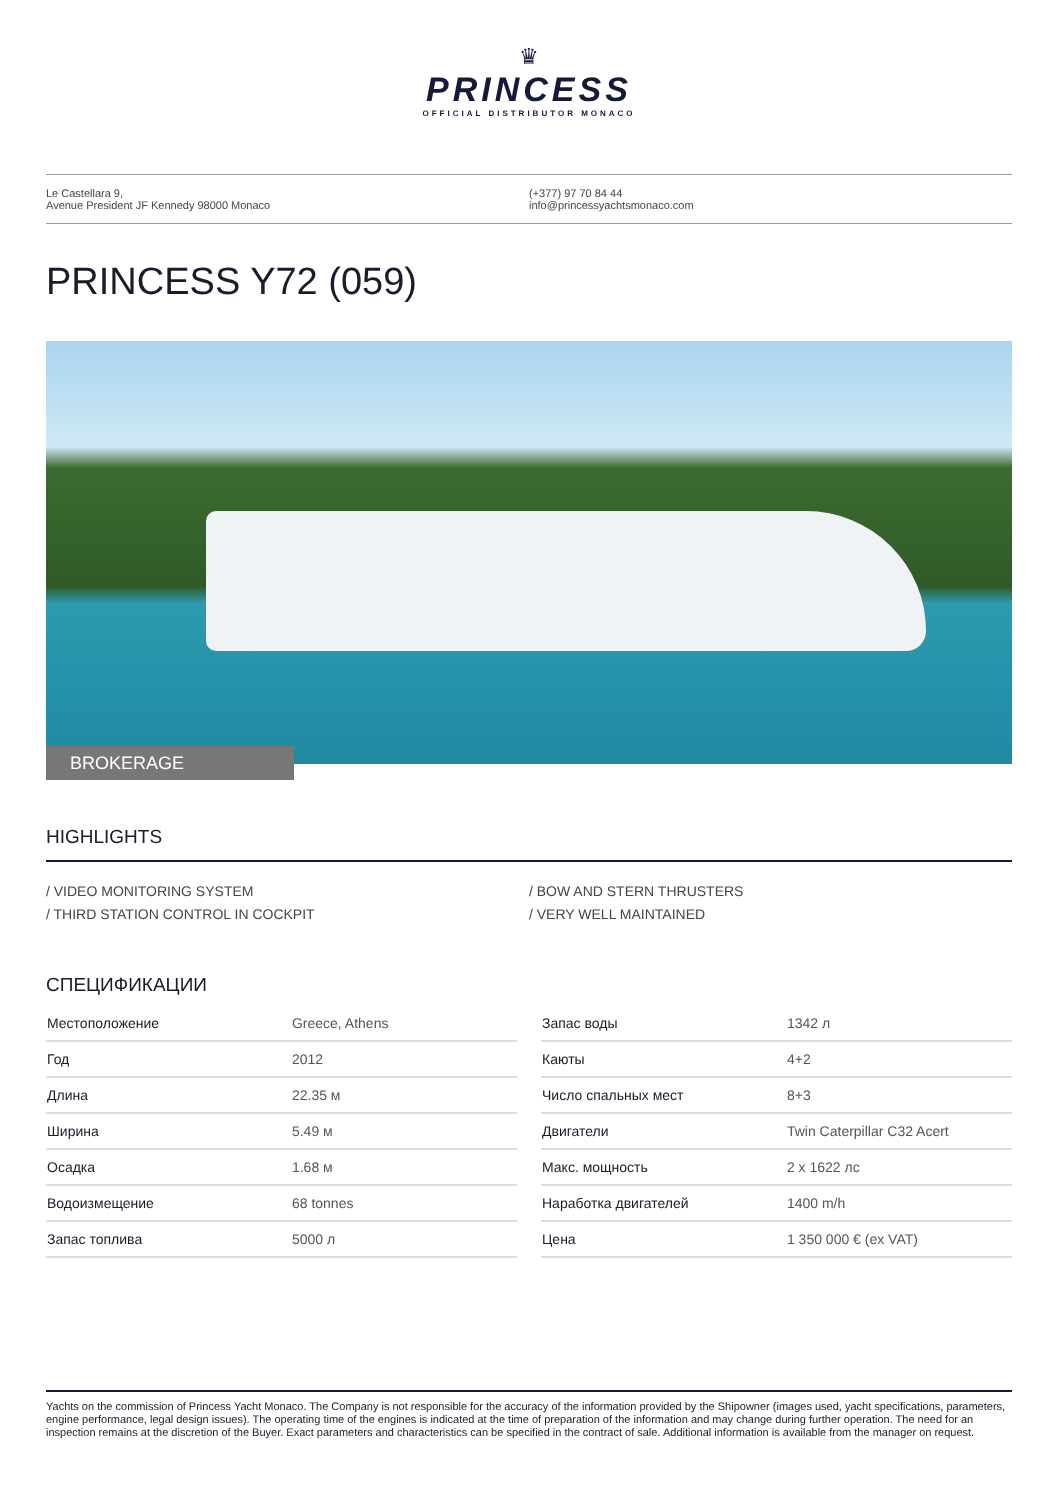♛
PRINCESS
OFFICIAL DISTRIBUTOR MONACO
Le Castellara 9,
Avenue President JF Kennedy 98000 Monaco
(+377) 97 70 84 44
info@princessyachtsmonaco.com
PRINCESS Y72 (059)
BROKERAGE
HIGHLIGHTS
/ VIDEO MONITORING SYSTEM
/ THIRD STATION CONTROL IN COCKPIT
/ BOW AND STERN THRUSTERS
/ VERY WELL MAINTAINED
СПЕЦИФИКАЦИИ
| Местоположение | Greece, Athens |
| Год | 2012 |
| Длина | 22.35 м |
| Ширина | 5.49 м |
| Осадка | 1.68 м |
| Водоизмещение | 68 tonnes |
| Запас топлива | 5000 л |
| Запас воды | 1342 л |
| Каюты | 4+2 |
| Число спальных мест | 8+3 |
| Двигатели | Twin Caterpillar C32 Acert |
| Макс. мощность | 2 x 1622 лс |
| Наработка двигателей | 1400 m/h |
| Цена | 1 350 000 € (ex VAT) |
Yachts on the commission of Princess Yacht Monaco. The Company is not responsible for the accuracy of the information provided by the Shipowner (images used, yacht specifications, parameters, engine performance, legal design issues). The operating time of the engines is indicated at the time of preparation of the information and may change during further operation. The need for an inspection remains at the discretion of the Buyer. Exact parameters and characteristics can be specified in the contract of sale. Additional information is available from the manager on request.